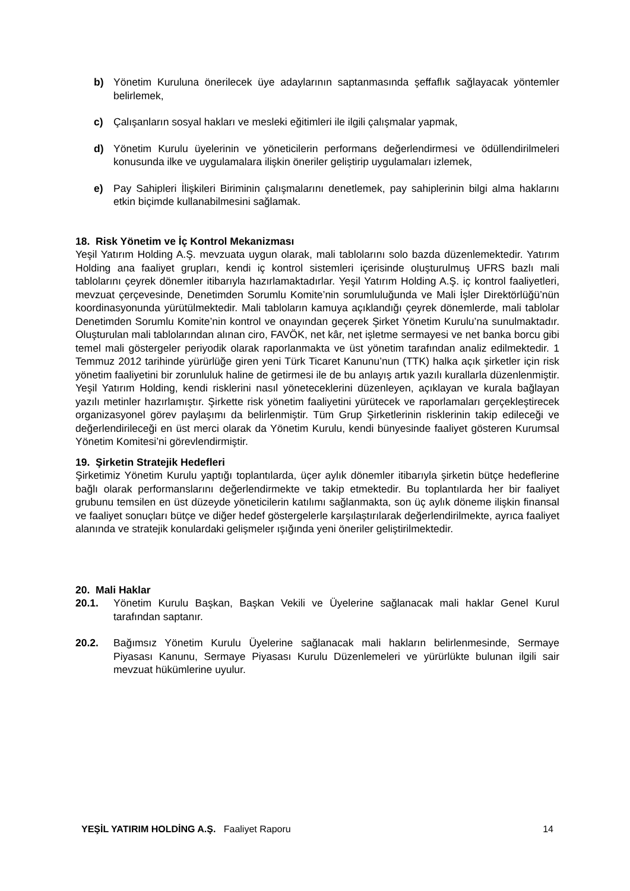b) Yönetim Kuruluna önerilecek üye adaylarının saptanmasında şeffaflık sağlayacak yöntemler belirlemek,
c) Çalışanların sosyal hakları ve mesleki eğitimleri ile ilgili çalışmalar yapmak,
d) Yönetim Kurulu üyelerinin ve yöneticilerin performans değerlendirmesi ve ödüllendirilmeleri konusunda ilke ve uygulamalara ilişkin öneriler geliştirip uygulamaları izlemek,
e) Pay Sahipleri İlişkileri Biriminin çalışmalarını denetlemek, pay sahiplerinin bilgi alma haklarını etkin biçimde kullanabilmesini sağlamak.
18. Risk Yönetim ve İç Kontrol Mekanizması
Yeşil Yatırım Holding A.Ş. mevzuata uygun olarak, mali tablolarını solo bazda düzenlemektedir. Yatırım Holding ana faaliyet grupları, kendi iç kontrol sistemleri içerisinde oluşturulmuş UFRS bazlı mali tablolarını çeyrek dönemler itibarıyla hazırlamaktadırlar. Yeşil Yatırım Holding A.Ş. iç kontrol faaliyetleri, mevzuat çerçevesinde, Denetimden Sorumlu Komite’nin sorumluluğunda ve Mali İşler Direktörlüğü’nün koordinasyonunda yürütülmektedir. Mali tabloların kamuya açıklandığı çeyrek dönemlerde, mali tablolar Denetimden Sorumlu Komite’nin kontrol ve onayından geçerek Şirket Yönetim Kurulu’na sunulmaktadır. Oluşturulan mali tablolarından alınan ciro, FAVÖK, net kâr, net işletme sermayesi ve net banka borcu gibi temel mali göstergeler periyodik olarak raporlanmakta ve üst yönetim tarafından analiz edilmektedir. 1 Temmuz 2012 tarihinde yürürlüğe giren yeni Türk Ticaret Kanunu’nun (TTK) halka açık şirketler için risk yönetim faaliyetini bir zorunluluk haline de getirmesi ile de bu anlayış artık yazılı kurallarla düzenlenmiştir. Yeşil Yatırım Holding, kendi risklerini nasıl yöneteceklerini düzenleyen, açıklayan ve kurala bağlayan yazılı metinler hazırlamıştır. Şirkette risk yönetim faaliyetini yürütecek ve raporlamaları gerçekleştirecek organizasyonel görev paylaşımı da belirlenmiştir. Tüm Grup Şirketlerinin risklerinin takip edileceği ve değerlendirileceği en üst merci olarak da Yönetim Kurulu, kendi bünyesinde faaliyet gösteren Kurumsal Yönetim Komitesi’ni görevlendirmiştir.
19. Şirketin Stratejik Hedefleri
Şirketimiz Yönetim Kurulu yaptığı toplantılarda, üçer aylık dönemler itibarıyla şirketin bütçe hedeflerine bağlı olarak performanslarını değerlendirmekte ve takip etmektedir. Bu toplantılarda her bir faaliyet grubunu temsilen en üst düzeyde yöneticilerin katılımı sağlanmakta, son üç aylık döneme ilişkin finansal ve faaliyet sonuçları bütçe ve diğer hedef göstergelerle karşılaştırılarak değerlendirilmekte, ayrıca faaliyet alanında ve stratejik konulardaki gelişmeler ışığında yeni öneriler geliştirilmektedir.
20. Mali Haklar
20.1. Yönetim Kurulu Başkan, Başkan Vekili ve Üyelerine sağlanacak mali haklar Genel Kurul tarafından saptanır.
20.2. Bağımsız Yönetim Kurulu Üyelerine sağlanacak mali hakların belirlenmesinde, Sermaye Piyasası Kanunu, Sermaye Piyasası Kurulu Düzenlemeleri ve yürürlükte bulunan ilgili sair mevzuat hükümlerine uyulur.
YEŞİL YATIRIM HOLDİNG A.Ş. Faaliyet Raporu 14